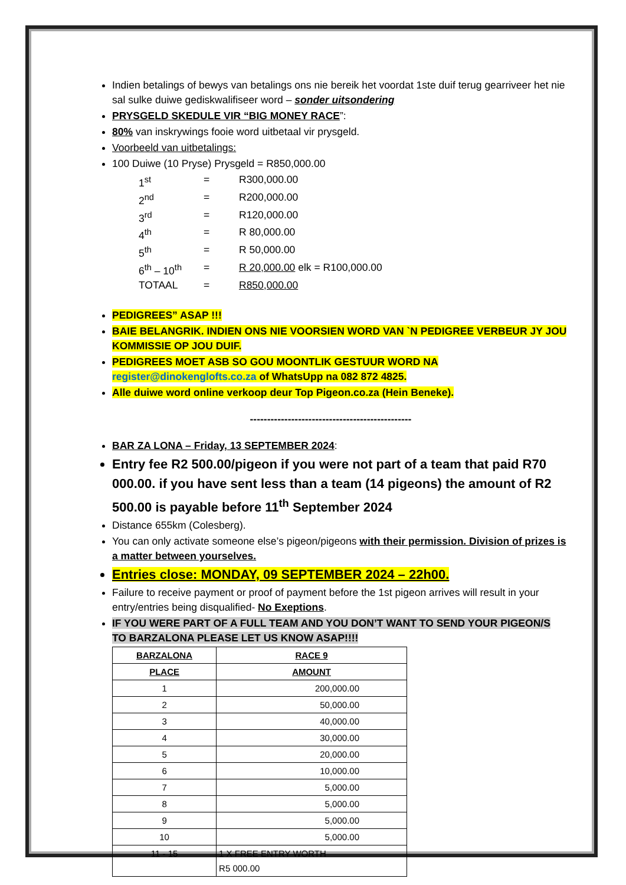Indien betalings of bewys van betalings ons nie bereik het voordat 1ste duif terug gearriveer het nie sal sulke duiwe gediskwalifiseer word – sonder uitsondering
PRYSGELD SKEDULE VIR “BIG MONEY RACE”:
80% van inskrywings fooie word uitbetaal vir prysgeld.
Voorbeeld van uitbetalings:
100 Duiwe (10 Pryse) Prysgeld = R850,000.00
1<sup>st</sup> = R300,000.00 2<sup>nd</sup> = R200,000.00 3<sup>rd</sup> = R120,000.00 4<sup>th</sup> = R 80,000.00 5<sup>th</sup> = R 50,000.00 6<sup>th</sup> – 10<sup>th</sup> = R 20,000.00 elk = R100,000.00 TOTAAL = R850,000.00
PEDIGREES” ASAP !!!
BAIE BELANGRIK. INDIEN ONS NIE VOORSIEN WORD VAN `N PEDIGREE VERBEUR JY JOU KOMMISSIE OP JOU DUIF.
PEDIGREES MOET ASB SO GOU MOONTLIK GESTUUR WORD NA register@dinokenglofts.co.za of WhatsUpp na 082 872 4825.
Alle duiwe word online verkoop deur Top Pigeon.co.za (Hein Beneke).
-----------------------------------------------
BAR ZA LONA – Friday, 13 SEPTEMBER 2024:
Entry fee R2 500.00/pigeon if you were not part of a team that paid R70 000.00. if you have sent less than a team (14 pigeons) the amount of R2 500.00 is payable before 11<sup>th</sup> September 2024
Distance 655km (Colesberg).
You can only activate someone else’s pigeon/pigeons with their permission. Division of prizes is a matter between yourselves.
Entries close: MONDAY, 09 SEPTEMBER 2024 – 22h00.
Failure to receive payment or proof of payment before the 1st pigeon arrives will result in your entry/entries being disqualified- No Exeptions.
IF YOU WERE PART OF A FULL TEAM AND YOU DON’T WANT TO SEND YOUR PIGEON/S TO BARZALONA PLEASE LET US KNOW ASAP!!!!
| BARZALONA | RACE 9 |
| --- | --- |
| PLACE | AMOUNT |
| 1 | 200,000.00 |
| 2 | 50,000.00 |
| 3 | 40,000.00 |
| 4 | 30,000.00 |
| 5 | 20,000.00 |
| 6 | 10,000.00 |
| 7 | 5,000.00 |
| 8 | 5,000.00 |
| 9 | 5,000.00 |
| 10 | 5,000.00 |
| 11 - 15 | 1 X FREE ENTRY WORTH R5 000.00 |